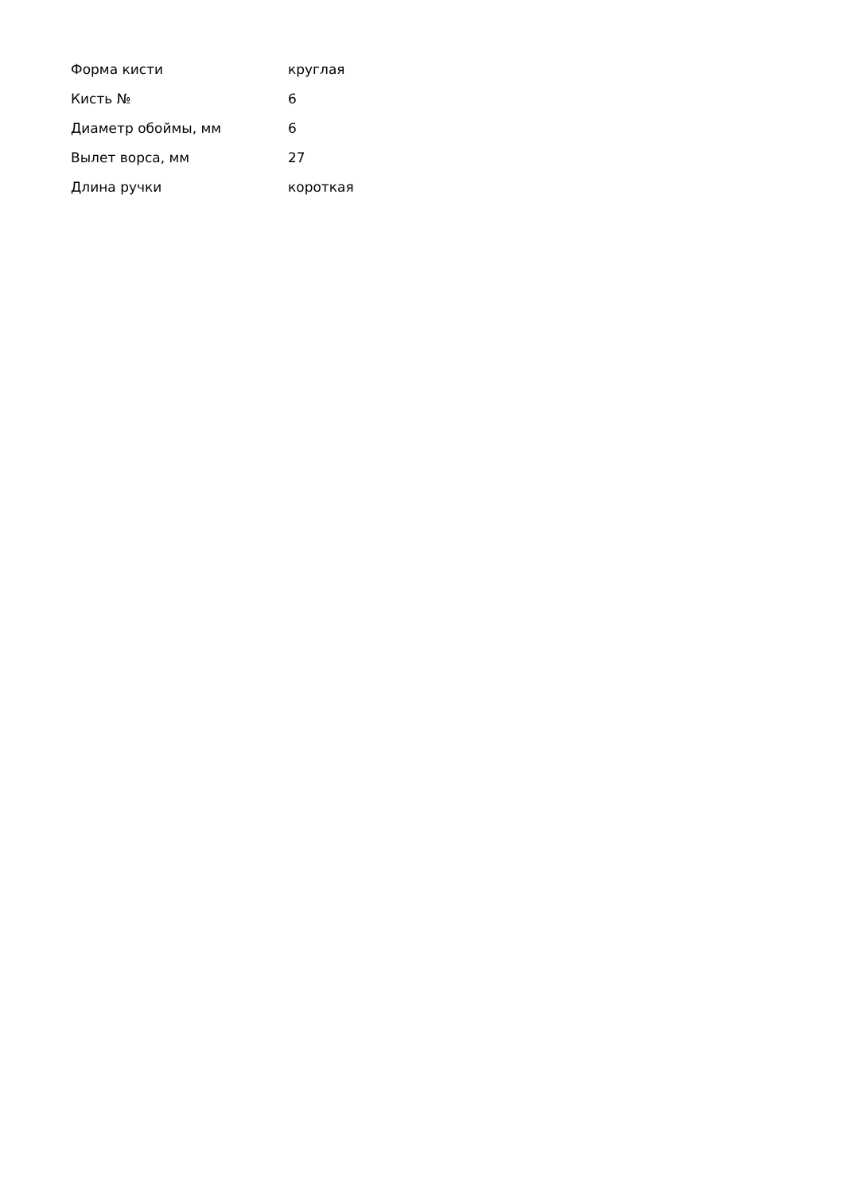| Форма кисти | круглая |
| Кисть № | 6 |
| Диаметр обоймы, мм | 6 |
| Вылет ворса, мм | 27 |
| Длина ручки | короткая |